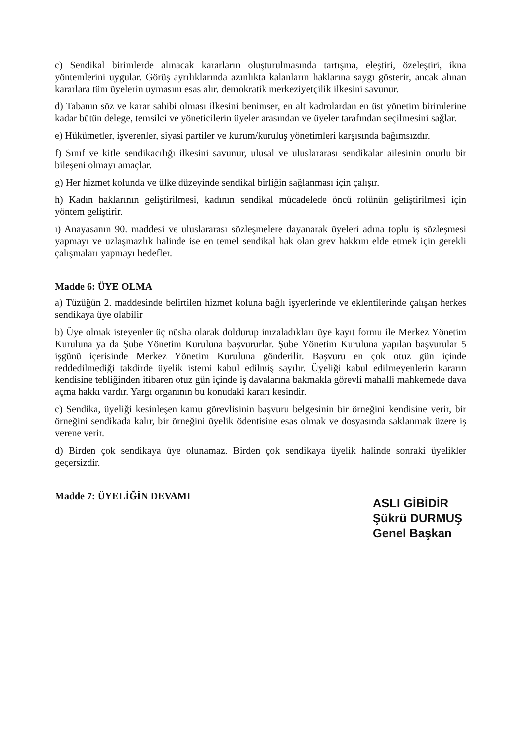c) Sendikal birimlerde alınacak kararların oluşturulmasında tartışma, eleştiri, özeleştiri, ikna yöntemlerini uygular. Görüş ayrılıklarında azınlıkta kalanların haklarına saygı gösterir, ancak alınan kararlara tüm üyelerin uymasını esas alır, demokratik merkeziyetçilik ilkesini savunur.
d) Tabanın söz ve karar sahibi olması ilkesini benimser, en alt kadrolardan en üst yönetim birimlerine kadar bütün delege, temsilci ve yöneticilerin üyeler arasından ve üyeler tarafından seçilmesini sağlar.
e) Hükümetler, işverenler, siyasi partiler ve kurum/kuruluş yönetimleri karşısında bağımsızdır.
f) Sınıf ve kitle sendikacılığı ilkesini savunur, ulusal ve uluslararası sendikalar ailesinin onurlu bir bileşeni olmayı amaçlar.
g) Her hizmet kolunda ve ülke düzeyinde sendikal birliğin sağlanması için çalışır.
h) Kadın haklarının geliştirilmesi, kadının sendikal mücadelede öncü rolünün geliştirilmesi için yöntem geliştirir.
ı) Anayasanın 90. maddesi ve uluslararası sözleşmelere dayanarak üyeleri adına toplu iş sözleşmesi yapmayı ve uzlaşmazlık halinde ise en temel sendikal hak olan grev hakkını elde etmek için gerekli çalışmaları yapmayı hedefler.
Madde 6: ÜYE OLMA
a) Tüzüğün 2. maddesinde belirtilen hizmet koluna bağlı işyerlerinde ve eklentilerinde çalışan herkes sendikaya üye olabilir
b) Üye olmak isteyenler üç nüsha olarak doldurup imzaladıkları üye kayıt formu ile Merkez Yönetim Kuruluna ya da Şube Yönetim Kuruluna başvururlar. Şube Yönetim Kuruluna yapılan başvurular 5 işgünü içerisinde Merkez Yönetim Kuruluna gönderilir. Başvuru en çok otuz gün içinde reddedilmediği takdirde üyelik istemi kabul edilmiş sayılır. Üyeliği kabul edilmeyenlerin kararın kendisine tebliğinden itibaren otuz gün içinde iş davalarına bakmakla görevli mahalli mahkemede dava açma hakkı vardır. Yargı organının bu konudaki kararı kesindir.
c) Sendika, üyeliği kesinleşen kamu görevlisinin başvuru belgesinin bir örneğini kendisine verir, bir örneğini sendikada kalır, bir örneğini üyelik ödentisine esas olmak ve dosyasında saklanmak üzere iş verene verir.
d) Birden çok sendikaya üye olunamaz. Birden çok sendikaya üyelik halinde sonraki üyelikler geçersizdir.
Madde 7: ÜYELİĞİN DEVAMI
ASLI GİBİDİR
Şükrü DURMUŞ
Genel Başkan